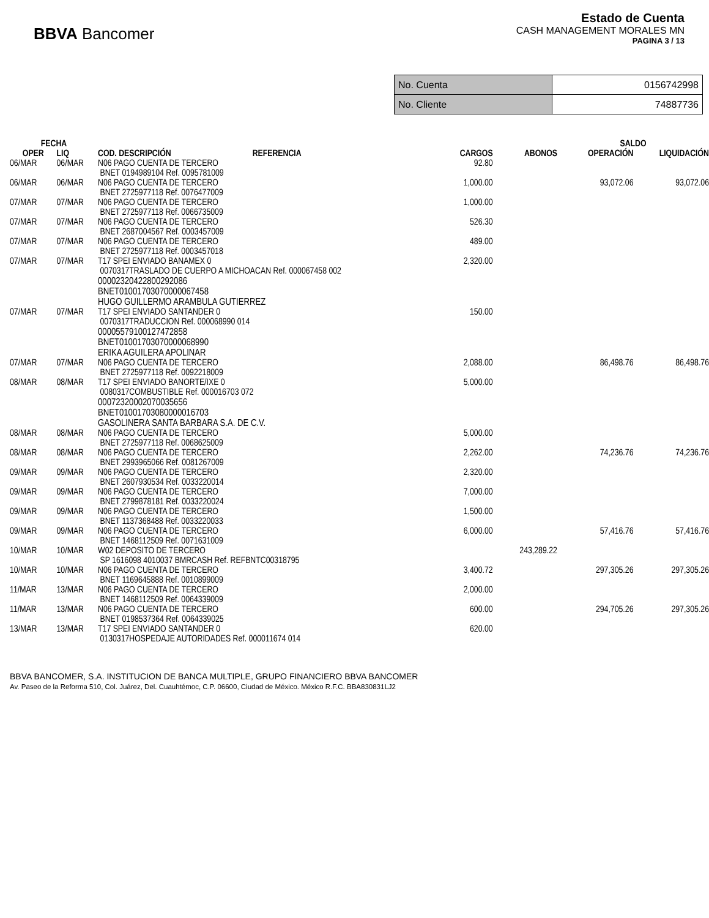BBVA Bancomer
Estado de Cuenta
CASH MANAGEMENT MORALES MN
PAGINA 3 / 13
| No. Cuenta | 0156742998 |
| No. Cliente | 74887736 |
| FECHA | | | | | | SALDO | |
| --- | --- | --- | --- | --- | --- | --- | --- |
| OPER | LIQ | COD. DESCRIPCIÓN | REFERENCIA | CARGOS | ABONOS | OPERACIÓN | LIQUIDACIÓN |
| 06/MAR | 06/MAR | N06 PAGO CUENTA DE TERCERO BNET 0194989104 Ref. 0095781009 | | 92.80 | | | |
| 06/MAR | 06/MAR | N06 PAGO CUENTA DE TERCERO BNET 2725977118 Ref. 0076477009 | | 1,000.00 | | 93,072.06 | 93,072.06 |
| 07/MAR | 07/MAR | N06 PAGO CUENTA DE TERCERO BNET 2725977118 Ref. 0066735009 | | 1,000.00 | | | |
| 07/MAR | 07/MAR | N06 PAGO CUENTA DE TERCERO BNET 2687004567 Ref. 0003457009 | | 526.30 | | | |
| 07/MAR | 07/MAR | N06 PAGO CUENTA DE TERCERO BNET 2725977118 Ref. 0003457018 | | 489.00 | | | |
| 07/MAR | 07/MAR | T17 SPEI ENVIADO BANAMEX 0 0070317TRASLADO DE CUERPO A MICHOACAN Ref. 000067458 002 00002320422800292086 BNET01001703070000067458 HUGO GUILLERMO ARAMBULA GUTIERREZ | | 2,320.00 | | | |
| 07/MAR | 07/MAR | T17 SPEI ENVIADO SANTANDER 0 0070317TRADUCCION Ref. 000068990 014 00005579100127472858 BNET01001703070000068990 ERIKA AGUILERA APOLINAR | | 150.00 | | | |
| 07/MAR | 07/MAR | N06 PAGO CUENTA DE TERCERO BNET 2725977118 Ref. 0092218009 | | 2,088.00 | | 86,498.76 | 86,498.76 |
| 08/MAR | 08/MAR | T17 SPEI ENVIADO BANORTE/IXE 0 0080317COMBUSTIBLE Ref. 000016703 072 00072320002070035656 BNET01001703080000016703 GASOLINERA SANTA BARBARA S.A. DE C.V. | | 5,000.00 | | | |
| 08/MAR | 08/MAR | N06 PAGO CUENTA DE TERCERO BNET 2725977118 Ref. 0068625009 | | 5,000.00 | | | |
| 08/MAR | 08/MAR | N06 PAGO CUENTA DE TERCERO BNET 2993965066 Ref. 0081267009 | | 2,262.00 | | 74,236.76 | 74,236.76 |
| 09/MAR | 09/MAR | N06 PAGO CUENTA DE TERCERO BNET 2607930534 Ref. 0033220014 | | 2,320.00 | | | |
| 09/MAR | 09/MAR | N06 PAGO CUENTA DE TERCERO BNET 2799878181 Ref. 0033220024 | | 7,000.00 | | | |
| 09/MAR | 09/MAR | N06 PAGO CUENTA DE TERCERO BNET 1137368488 Ref. 0033220033 | | 1,500.00 | | | |
| 09/MAR | 09/MAR | N06 PAGO CUENTA DE TERCERO BNET 1468112509 Ref. 0071631009 | | 6,000.00 | | 57,416.76 | 57,416.76 |
| 10/MAR | 10/MAR | W02 DEPOSITO DE TERCERO SP 1616098 4010037 BMRCASH Ref. REFBNTC00318795 | | | 243,289.22 | | |
| 10/MAR | 10/MAR | N06 PAGO CUENTA DE TERCERO BNET 1169645888 Ref. 0010899009 | | 3,400.72 | | 297,305.26 | 297,305.26 |
| 11/MAR | 13/MAR | N06 PAGO CUENTA DE TERCERO BNET 1468112509 Ref. 0064339009 | | 2,000.00 | | | |
| 11/MAR | 13/MAR | N06 PAGO CUENTA DE TERCERO BNET 0198537364 Ref. 0064339025 | | 600.00 | | 294,705.26 | 297,305.26 |
| 13/MAR | 13/MAR | T17 SPEI ENVIADO SANTANDER 0 0130317HOSPEDAJE AUTORIDADES Ref. 000011674 014 | | 620.00 | | | |
BBVA BANCOMER, S.A. INSTITUCION DE BANCA MULTIPLE, GRUPO FINANCIERO BBVA BANCOMER
Av. Paseo de la Reforma 510, Col. Juárez, Del. Cuauhtémoc, C.P. 06600, Ciudad de México. México R.F.C. BBA830831LJ2